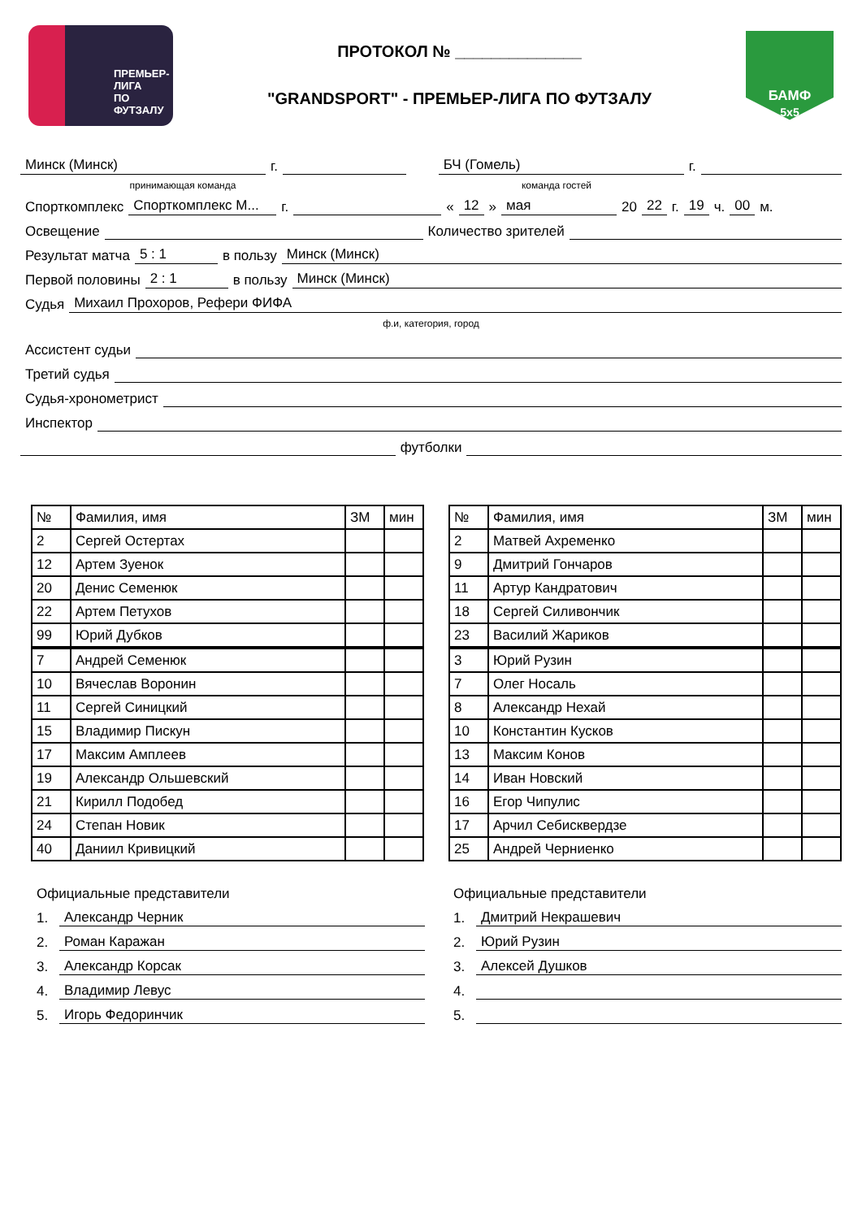ПРЕМЬЕР-ЛИГА
ПО ФУТЗАЛУ
ПРОТОКОЛ № ______________
"GRANDSPORT" - ПРЕМЬЕР-ЛИГА ПО ФУТЗАЛУ
БАМФ
5x5
Минск (Минск) г. БЧ (Гомель) г.
принимающая команда команда гостей
Спорткомплекс Спорткомплекс М... г. « 12 » мая 20 22 г. 19 ч. 00 м.
Освещение Количество зрителей
Результат матча 5 : 1 в пользу Минск (Минск)
Первой половины 2 : 1 в пользу Минск (Минск)
Судья Михаил Прохоров, Рефери ФИФА
ф.и, категория, город
Ассистент судьи
Третий судья
Судья-хронометрист
Инспектор
футболки
| № | Фамилия, имя | ЗМ | мин |
| 2 | Сергей Остертах | | |
| 12 | Артем Зуенок | | |
| 20 | Денис Семенюк | | |
| 22 | Артем Петухов | | |
| 99 | Юрий Дубков | | |
| 7 | Андрей Семенюк | | |
| 10 | Вячеслав Воронин | | |
| 11 | Сергей Синицкий | | |
| 15 | Владимир Пискун | | |
| 17 | Максим Амплеев | | |
| 19 | Александр Ольшевский | | |
| 21 | Кирилл Подобед | | |
| 24 | Степан Новик | | |
| 40 | Даниил Кривицкий | | |
| № | Фамилия, имя | ЗМ | мин |
| 2 | Матвей Ахременко | | |
| 9 | Дмитрий Гончаров | | |
| 11 | Артур Кандратович | | |
| 18 | Сергей Силивончик | | |
| 23 | Василий Жариков | | |
| 3 | Юрий Рузин | | |
| 7 | Олег Носаль | | |
| 8 | Александр Нехай | | |
| 10 | Константин Кусков | | |
| 13 | Максим Конов | | |
| 14 | Иван Новский | | |
| 16 | Егор Чипулис | | |
| 17 | Арчил Себисквердзе | | |
| 25 | Андрей Черниенко | | |
Официальные представители
1. Александр Черник
2. Роман Каражан
3. Александр Корсак
4. Владимир Левус
5. Игорь Федоринчик
Официальные представители
1. Дмитрий Некрашевич
2. Юрий Рузин
3. Алексей Душков
4.
5.